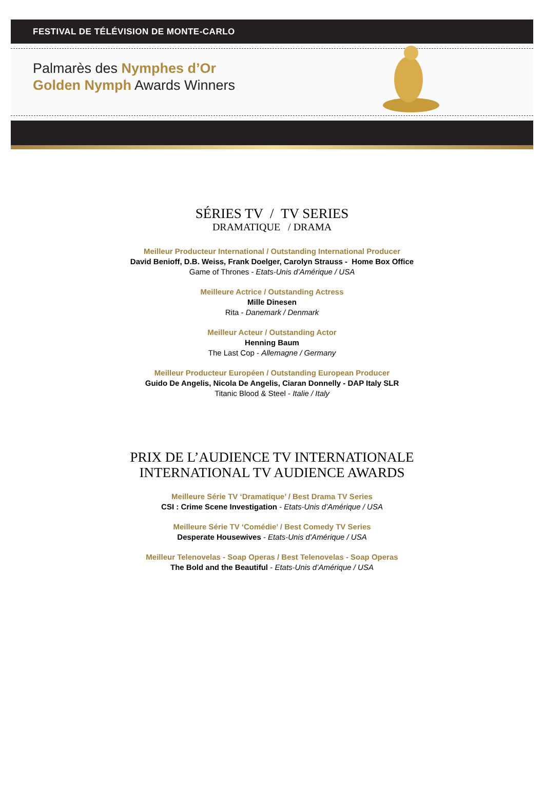FESTIVAL DE TÉLÉVISION DE MONTE-CARLO
Palmarès des Nymphes d’Or
Golden Nymph Awards Winners
SÉRIES TV / TV SERIES
DRAMATIQUE / DRAMA
Meilleur Producteur International / Outstanding International Producer
David Benioff, D.B. Weiss, Frank Doelger, Carolyn Strauss - Home Box Office
Game of Thrones - Etats-Unis d’Amérique / USA
Meilleure Actrice / Outstanding Actress
Mille Dinesen
Rita - Danemark / Denmark
Meilleur Acteur / Outstanding Actor
Henning Baum
The Last Cop - Allemagne / Germany
Meilleur Producteur Européen / Outstanding European Producer
Guido De Angelis, Nicola De Angelis, Ciaran Donnelly - DAP Italy SLR
Titanic Blood & Steel - Italie / Italy
PRIX DE L’AUDIENCE TV INTERNATIONALE
INTERNATIONAL TV AUDIENCE AWARDS
Meilleure Série TV ‘Dramatique’ / Best Drama TV Series
CSI : Crime Scene Investigation - Etats-Unis d’Amérique / USA
Meilleure Série TV ‘Comédie’ / Best Comedy TV Series
Desperate Housewives - Etats-Unis d’Amérique / USA
Meilleur Telenovelas - Soap Operas / Best Telenovelas - Soap Operas
The Bold and the Beautiful - Etats-Unis d’Amérique / USA